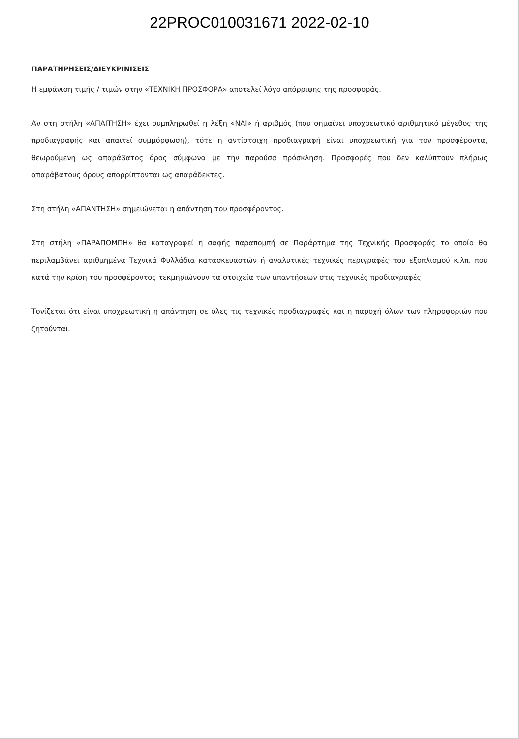22PROC010031671 2022-02-10
ΠΑΡΑΤΗΡΗΣΕΙΣ/ΔΙΕΥΚΡΙΝΙΣΕΙΣ
Η εμφάνιση τιμής / τιμών στην «ΤΕΧΝΙΚΗ ΠΡΟΣΦΟΡΑ» αποτελεί λόγο απόρριψης της προσφοράς.
Αν στη στήλη «ΑΠΑΙΤΗΣΗ» έχει συμπληρωθεί η λέξη «ΝΑΙ» ή αριθμός (που σημαίνει υποχρεωτικό αριθμητικό μέγεθος της προδιαγραφής και απαιτεί συμμόρφωση), τότε η αντίστοιχη προδιαγραφή είναι υποχρεωτική για τον προσφέροντα, θεωρούμενη ως απαράβατος όρος σύμφωνα με την παρούσα πρόσκληση. Προσφορές που δεν καλύπτουν πλήρως απαράβατους όρους απορρίπτονται ως απαράδεκτες.
Στη στήλη «ΑΠΑΝΤΗΣΗ» σημειώνεται η απάντηση του προσφέροντος.
Στη στήλη «ΠΑΡΑΠΟΜΠΗ» θα καταγραφεί η σαφής παραπομπή σε Παράρτημα της Τεχνικής Προσφοράς το οποίο θα περιλαμβάνει αριθμημένα Τεχνικά Φυλλάδια κατασκευαστών ή αναλυτικές τεχνικές περιγραφές του εξοπλισμού κ.λπ. που κατά την κρίση του προσφέροντος τεκμηριώνουν τα στοιχεία των απαντήσεων στις τεχνικές προδιαγραφές
Τονίζεται ότι είναι υποχρεωτική η απάντηση σε όλες τις τεχνικές προδιαγραφές και η παροχή όλων των πληροφοριών που ζητούνται.